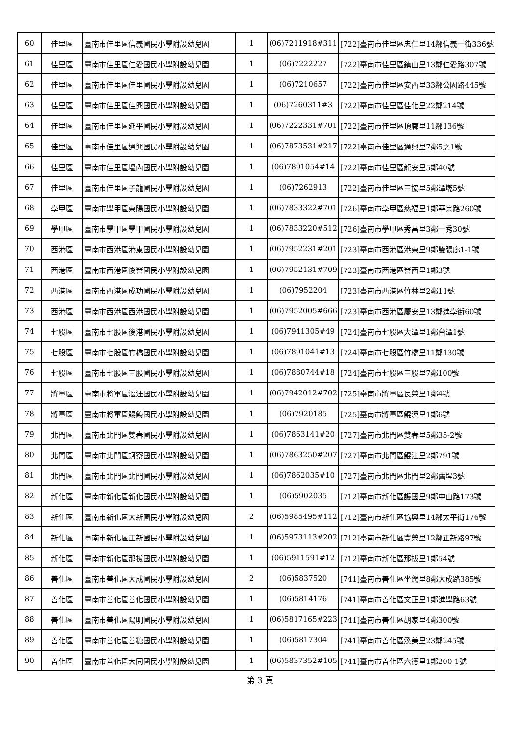| 60 | 佳里區 | 臺南市佳里區信義國民小學附設幼兒園 | 1 | (06)7211918#311 | [722]臺南市佳里區忠仁里14鄰信義一街336號 |
| 61 | 佳里區 | 臺南市佳里區仁愛國民小學附設幼兒園 | 1 | (06)7222227 | [722]臺南市佳里區鎮山里13鄰仁愛路307號 |
| 62 | 佳里區 | 臺南市佳里區佳里國民小學附設幼兒園 | 1 | (06)7210657 | [722]臺南市佳里區安西里33鄰公園路445號 |
| 63 | 佳里區 | 臺南市佳里區佳興國民小學附設幼兒園 | 1 | (06)7260311#3 | [722]臺南市佳里區佳化里22鄰214號 |
| 64 | 佳里區 | 臺南市佳里區延平國民小學附設幼兒園 | 1 | (06)7222331#701 | [722]臺南市佳里區頂廍里11鄰136號 |
| 65 | 佳里區 | 臺南市佳里區通興國民小學附設幼兒園 | 1 | (06)7873531#217 | [722]臺南市佳里區通興里7鄰5之1號 |
| 66 | 佳里區 | 臺南市佳里區塭內國民小學附設幼兒園 | 1 | (06)7891054#14 | [722]臺南市佳里區龍安里5鄰40號 |
| 67 | 佳里區 | 臺南市佳里區子龍國民小學附設幼兒園 | 1 | (06)7262913 | [722]臺南市佳里區三協里5鄰潭墘5號 |
| 68 | 學甲區 | 臺南市學甲區東陽國民小學附設幼兒園 | 1 | (06)7833322#701 | [726]臺南市學甲區慈福里1鄰華宗路260號 |
| 69 | 學甲區 | 臺南市學甲區學甲國民小學附設幼兒園 | 1 | (06)7833220#512 | [726]臺南市學甲區秀昌里3鄰一秀30號 |
| 70 | 西港區 | 臺南市西港區港東國民小學附設幼兒園 | 1 | (06)7952231#201 | [723]臺南市西港區港東里9鄰雙張廍1-1號 |
| 71 | 西港區 | 臺南市西港區後營國民小學附設幼兒園 | 1 | (06)7952131#709 | [723]臺南市西港區營西里1鄰3號 |
| 72 | 西港區 | 臺南市西港區成功國民小學附設幼兒園 | 1 | (06)7952204 | [723]臺南市西港區竹林里2鄰11號 |
| 73 | 西港區 | 臺南市西港區西港國民小學附設幼兒園 | 1 | (06)7952005#666 | [723]臺南市西港區慶安里13鄰進學街60號 |
| 74 | 七股區 | 臺南市七股區後港國民小學附設幼兒園 | 1 | (06)7941305#49 | [724]臺南市七股區大潭里1鄰台潭1號 |
| 75 | 七股區 | 臺南市七股區竹橋國民小學附設幼兒園 | 1 | (06)7891041#13 | [724]臺南市七股區竹橋里11鄰130號 |
| 76 | 七股區 | 臺南市七股區三股國民小學附設幼兒園 | 1 | (06)7880744#18 | [724]臺南市七股區三股里7鄰100號 |
| 77 | 將軍區 | 臺南市將軍區漚汪國民小學附設幼兒園 | 1 | (06)7942012#702 | [725]臺南市將軍區長榮里1鄰4號 |
| 78 | 將軍區 | 臺南市將軍區鯤鯓國民小學附設幼兒園 | 1 | (06)7920185 | [725]臺南市將軍區鯤溟里1鄰6號 |
| 79 | 北門區 | 臺南市北門區雙春國民小學附設幼兒園 | 1 | (06)7863141#20 | [727]臺南市北門區雙春里5鄰35-2號 |
| 80 | 北門區 | 臺南市北門區蚵寮國民小學附設幼兒園 | 1 | (06)7863250#207 | [727]臺南市北門區鯤江里2鄰791號 |
| 81 | 北門區 | 臺南市北門區北門國民小學附設幼兒園 | 1 | (06)7862035#10 | [727]臺南市北門區北門里2鄰舊埕3號 |
| 82 | 新化區 | 臺南市新化區新化國民小學附設幼兒園 | 1 | (06)5902035 | [712]臺南市新化區護國里9鄰中山路173號 |
| 83 | 新化區 | 臺南市新化區大新國民小學附設幼兒園 | 2 | (06)5985495#112 | [712]臺南市新化區協興里14鄰太平街176號 |
| 84 | 新化區 | 臺南市新化區正新國民小學附設幼兒園 | 1 | (06)5973113#202 | [712]臺南市新化區豐榮里12鄰正新路97號 |
| 85 | 新化區 | 臺南市新化區那拔國民小學附設幼兒園 | 1 | (06)5911591#12 | [712]臺南市新化區那拔里1鄰54號 |
| 86 | 善化區 | 臺南市善化區大成國民小學附設幼兒園 | 2 | (06)5837520 | [741]臺南市善化區坐駕里8鄰大成路385號 |
| 87 | 善化區 | 臺南市善化區善化國民小學附設幼兒園 | 1 | (06)5814176 | [741]臺南市善化區文正里1鄰進學路63號 |
| 88 | 善化區 | 臺南市善化區陽明國民小學附設幼兒園 | 1 | (06)5817165#223 | [741]臺南市善化區胡家里4鄰300號 |
| 89 | 善化區 | 臺南市善化區善糖國民小學附設幼兒園 | 1 | (06)5817304 | [741]臺南市善化區溪美里23鄰245號 |
| 90 | 善化區 | 臺南市善化區大同國民小學附設幼兒園 | 1 | (06)5837352#105 | [741]臺南市善化區六德里1鄰200-1號 |
第 3 頁